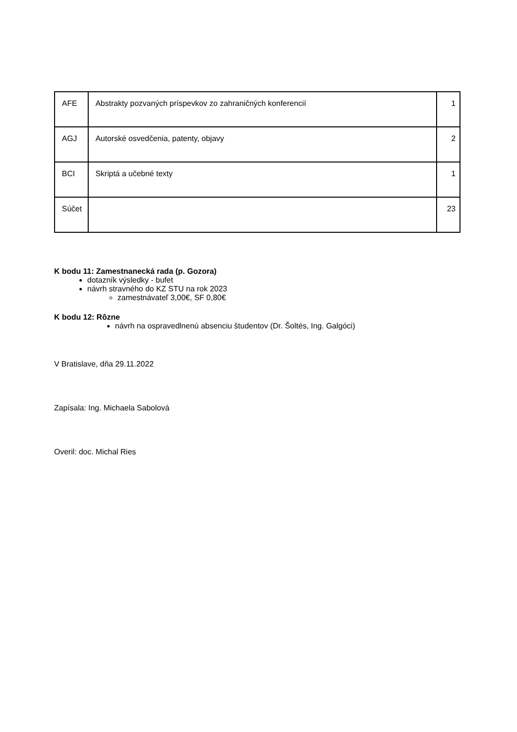| AFE | Abstrakty pozvaných príspevkov zo zahraničných konferencií | 1 |
| AGJ | Autorské osvedčenia, patenty, objavy | 2 |
| BCI | Skriptá a učebné texty | 1 |
| Súčet | | 23 |
K bodu 11: Zamestnanecká rada (p. Gozora)
dotazník výsledky - bufet
návrh stravného do KZ STU na rok 2023
zamestnávateľ 3,00€, SF 0,80€
K bodu 12: Rôzne
návrh na ospravedlnenú absenciu študentov (Dr. Šoltés, Ing. Galgóci)
V Bratislave, dňa 29.11.2022
Zapísala: Ing. Michaela Sabolová
Overil: doc. Michal Ries